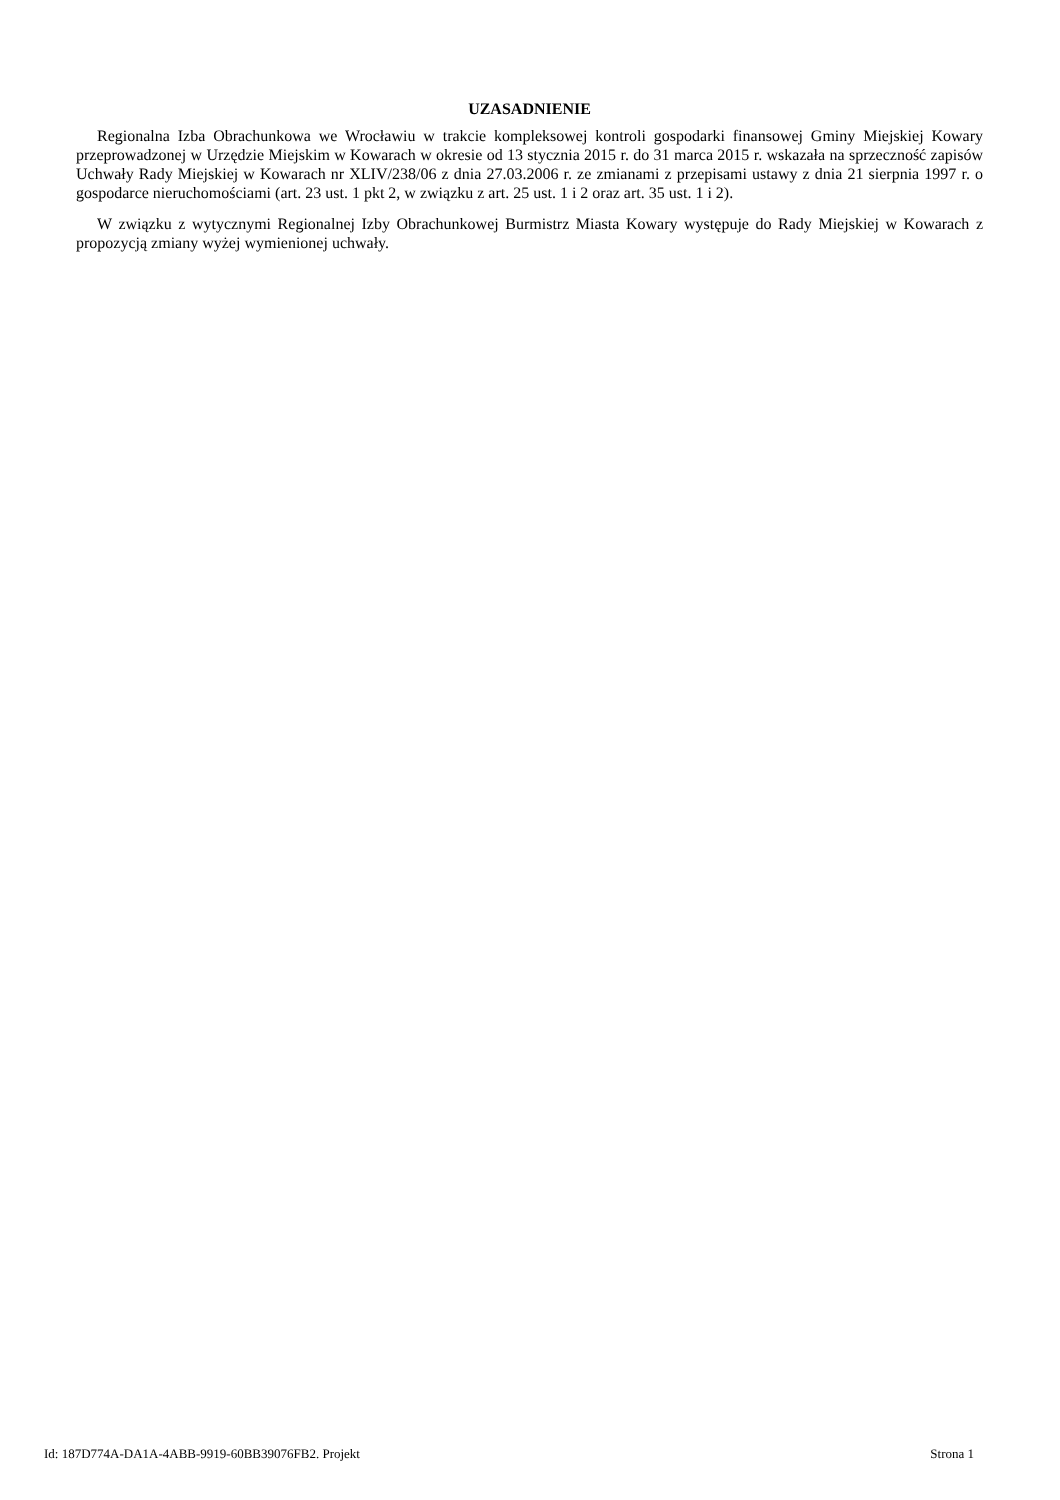UZASADNIENIE
Regionalna Izba Obrachunkowa we Wrocławiu w trakcie kompleksowej kontroli gospodarki finansowej Gminy Miejskiej Kowary przeprowadzonej w Urzędzie Miejskim w Kowarach w okresie od 13 stycznia 2015 r. do 31 marca 2015 r. wskazała na sprzeczność zapisów Uchwały Rady Miejskiej w Kowarach nr XLIV/238/06 z dnia 27.03.2006 r. ze zmianami z przepisami ustawy z dnia 21 sierpnia 1997 r. o gospodarce nieruchomościami (art. 23 ust. 1 pkt 2, w związku z art. 25 ust. 1 i 2 oraz art. 35 ust. 1 i 2).
W związku z wytycznymi Regionalnej Izby Obrachunkowej Burmistrz Miasta Kowary występuje do Rady Miejskiej w Kowarach z propozycją zmiany wyżej wymienionej uchwały.
Id: 187D774A-DA1A-4ABB-9919-60BB39076FB2. Projekt Strona 1